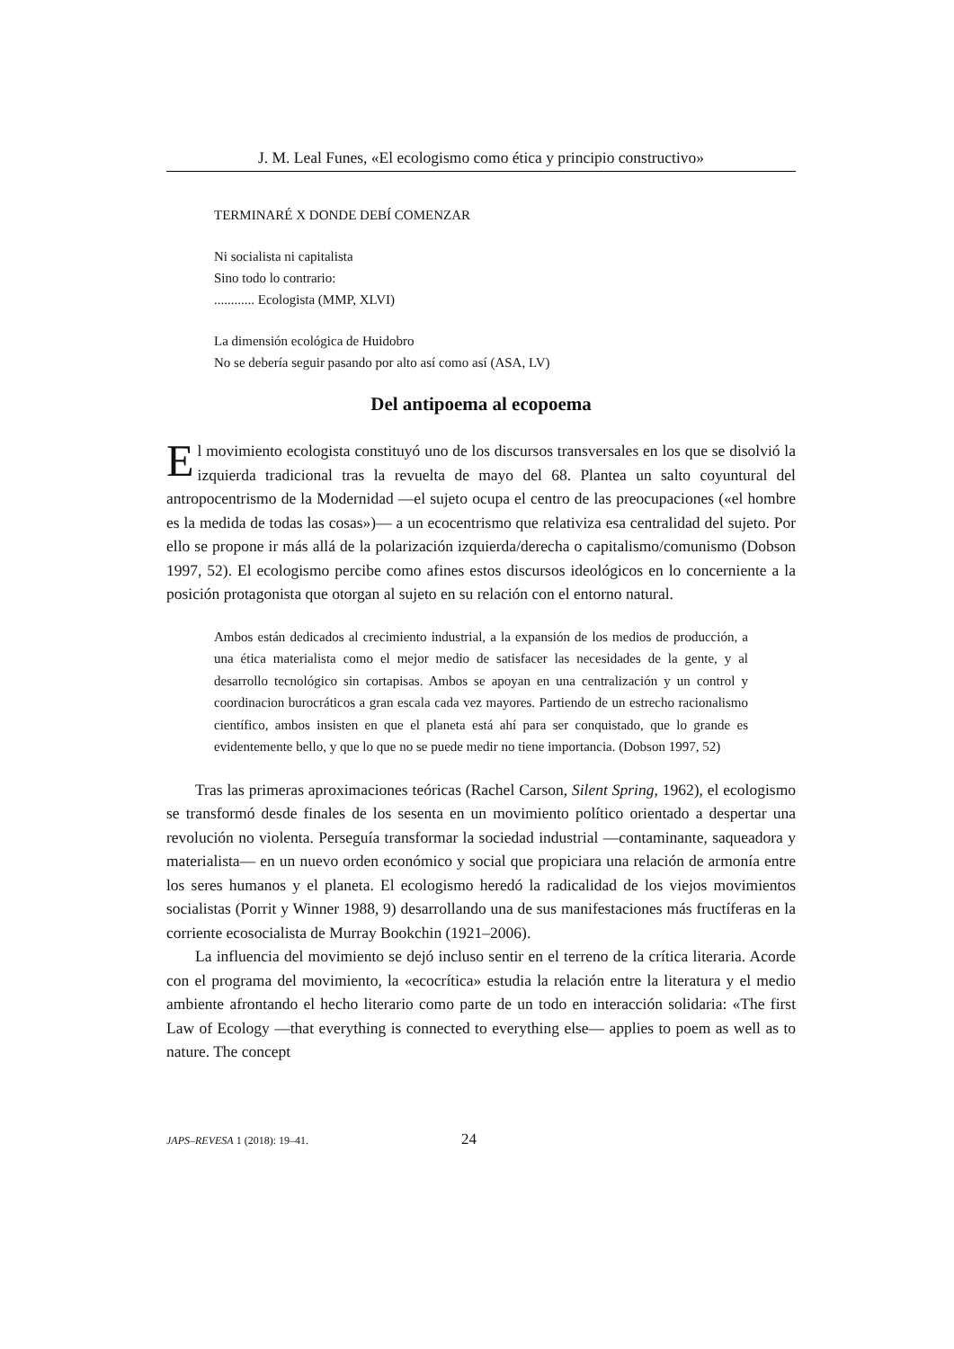J. M. Leal Funes, «El ecologismo como ética y principio constructivo»
TERMINARÉ X DONDE DEBÍ COMENZAR
Ni socialista ni capitalista
Sino todo lo contrario:
............ Ecologista (MMP, XLVI)
La dimensión ecológica de Huidobro
No se debería seguir pasando por alto así como así (ASA, LV)
Del antipoema al ecopoema
El movimiento ecologista constituyó uno de los discursos transversales en los que se disolvió la izquierda tradicional tras la revuelta de mayo del 68. Plantea un salto coyuntural del antropocentrismo de la Modernidad —el sujeto ocupa el centro de las preocupaciones («el hombre es la medida de todas las cosas»)— a un ecocentrismo que relativiza esa centralidad del sujeto. Por ello se propone ir más allá de la polarización izquierda/derecha o capitalismo/comunismo (Dobson 1997, 52). El ecologismo percibe como afines estos discursos ideológicos en lo concerniente a la posición protagonista que otorgan al sujeto en su relación con el entorno natural.
Ambos están dedicados al crecimiento industrial, a la expansión de los medios de producción, a una ética materialista como el mejor medio de satisfacer las necesidades de la gente, y al desarrollo tecnológico sin cortapisas. Ambos se apoyan en una centralización y un control y coordinacion burocráticos a gran escala cada vez mayores. Partiendo de un estrecho racionalismo científico, ambos insisten en que el planeta está ahí para ser conquistado, que lo grande es evidentemente bello, y que lo que no se puede medir no tiene importancia. (Dobson 1997, 52)
Tras las primeras aproximaciones teóricas (Rachel Carson, Silent Spring, 1962), el ecologismo se transformó desde finales de los sesenta en un movimiento político orientado a despertar una revolución no violenta. Perseguía transformar la sociedad industrial —contaminante, saqueadora y materialista— en un nuevo orden económico y social que propiciara una relación de armonía entre los seres humanos y el planeta. El ecologismo heredó la radicalidad de los viejos movimientos socialistas (Porrit y Winner 1988, 9) desarrollando una de sus manifestaciones más fructíferas en la corriente ecosocialista de Murray Bookchin (1921–2006).
La influencia del movimiento se dejó incluso sentir en el terreno de la crítica literaria. Acorde con el programa del movimiento, la «ecocrítica» estudia la relación entre la literatura y el medio ambiente afrontando el hecho literario como parte de un todo en interacción solidaria: «The first Law of Ecology —that everything is connected to everything else— applies to poem as well as to nature. The concept
JAPS–REVESA 1 (2018): 19–41. 24